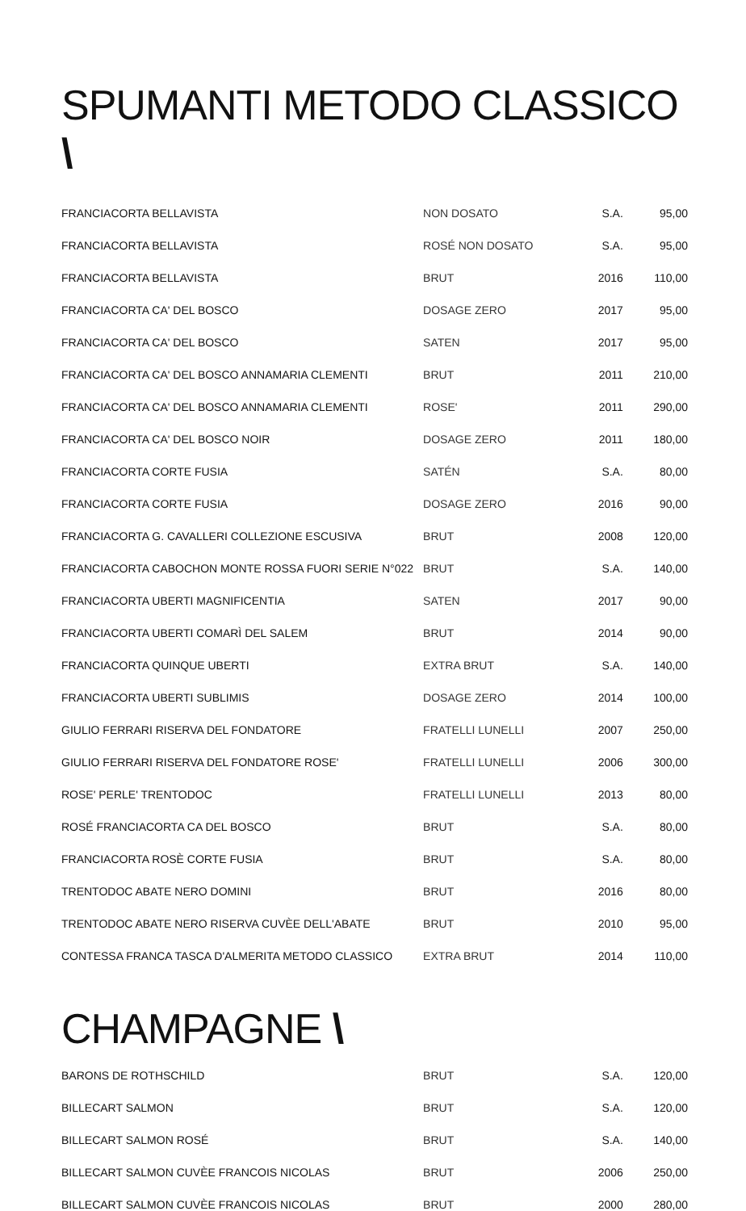SPUMANTI METODO CLASSICO \
| FRANCIACORTA BELLAVISTA | NON DOSATO | S.A. | 95,00 |
| FRANCIACORTA BELLAVISTA | ROSÉ NON DOSATO | S.A. | 95,00 |
| FRANCIACORTA BELLAVISTA | BRUT | 2016 | 110,00 |
| FRANCIACORTA CA' DEL BOSCO | DOSAGE ZERO | 2017 | 95,00 |
| FRANCIACORTA CA' DEL BOSCO | SATEN | 2017 | 95,00 |
| FRANCIACORTA CA' DEL BOSCO ANNAMARIA CLEMENTI | BRUT | 2011 | 210,00 |
| FRANCIACORTA CA' DEL BOSCO ANNAMARIA CLEMENTI | ROSE' | 2011 | 290,00 |
| FRANCIACORTA CA' DEL BOSCO NOIR | DOSAGE ZERO | 2011 | 180,00 |
| FRANCIACORTA CORTE FUSIA | SATÉN | S.A. | 80,00 |
| FRANCIACORTA CORTE FUSIA | DOSAGE ZERO | 2016 | 90,00 |
| FRANCIACORTA G. CAVALLERI COLLEZIONE ESCUSIVA | BRUT | 2008 | 120,00 |
| FRANCIACORTA CABOCHON MONTE ROSSA FUORI SERIE N°022 | BRUT | S.A. | 140,00 |
| FRANCIACORTA UBERTI MAGNIFICENTIA | SATEN | 2017 | 90,00 |
| FRANCIACORTA UBERTI COMARÌ DEL SALEM | BRUT | 2014 | 90,00 |
| FRANCIACORTA QUINQUE UBERTI | EXTRA BRUT | S.A. | 140,00 |
| FRANCIACORTA UBERTI SUBLIMIS | DOSAGE ZERO | 2014 | 100,00 |
| GIULIO FERRARI RISERVA DEL FONDATORE | FRATELLI LUNELLI | 2007 | 250,00 |
| GIULIO FERRARI RISERVA DEL FONDATORE ROSE' | FRATELLI LUNELLI | 2006 | 300,00 |
| ROSE' PERLE' TRENTODOC | FRATELLI LUNELLI | 2013 | 80,00 |
| ROSÉ FRANCIACORTA CA DEL BOSCO | BRUT | S.A. | 80,00 |
| FRANCIACORTA ROSÈ CORTE FUSIA | BRUT | S.A. | 80,00 |
| TRENTODOC ABATE NERO DOMINI | BRUT | 2016 | 80,00 |
| TRENTODOC ABATE NERO RISERVA CUVÈE DELL'ABATE | BRUT | 2010 | 95,00 |
| CONTESSA FRANCA TASCA D'ALMERITA METODO CLASSICO | EXTRA BRUT | 2014 | 110,00 |
CHAMPAGNE \
| BARONS DE ROTHSCHILD | BRUT | S.A. | 120,00 |
| BILLECART SALMON | BRUT | S.A. | 120,00 |
| BILLECART SALMON ROSÉ | BRUT | S.A. | 140,00 |
| BILLECART SALMON CUVÈE FRANCOIS NICOLAS | BRUT | 2006 | 250,00 |
| BILLECART SALMON CUVÈE FRANCOIS NICOLAS | BRUT | 2000 | 280,00 |